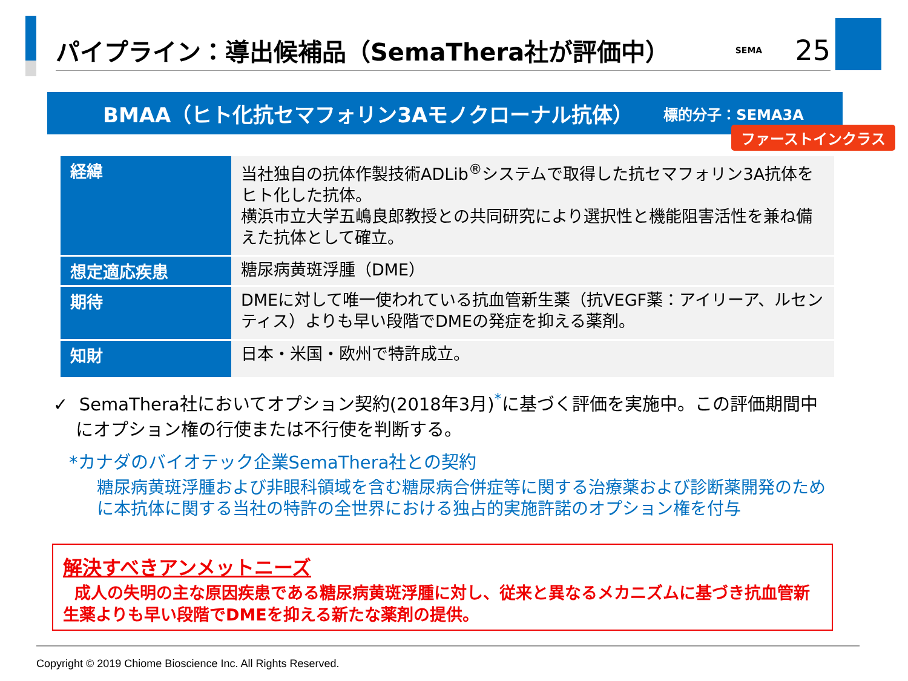パイプライン：導出候補品（SemaThera社が評価中）
SEMA
25
BMAA（ヒト化抗セマフォリン3Aモノクローナル抗体） 標的分子：SEMA3A
ファーストインクラス
| 経緯 | 当社独自の抗体作製技術ADLib<sup>®</sup>システムで取得した抗セマフォリン3A抗体をヒト化した抗体。 横浜市立大学五嶋良郎教授との共同研究により選択性と機能阻害活性を兼ね備えた抗体として確立。 |
| 想定適応疾患 | 糖尿病黄斑浮腫（DME） |
| 期待 | DMEに対して唯一使われている抗血管新生薬（抗VEGF薬：アイリーア、ルセンティス）よりも早い段階でDMEの発症を抑える薬剤。 |
| 知財 | 日本・米国・欧州で特許成立。 |
✓ SemaThera社においてオプション契約(2018年3月)<sup>*</sup>に基づく評価を実施中。この評価期間中
にオプション権の行使または不行使を判断する。
*カナダのバイオテック企業SemaThera社との契約
糖尿病黄斑浮腫および非眼科領域を含む糖尿病合併症等に関する治療薬および診断薬開発のために本抗体に関する当社の特許の全世界における独占的実施許諾のオプション権を付与
解決すべきアンメットニーズ
成人の失明の主な原因疾患である糖尿病黄斑浮腫に対し、従来と異なるメカニズムに基づき抗血管新生薬よりも早い段階でDMEを抑える新たな薬剤の提供。
Copyright © 2019 Chiome Bioscience Inc. All Rights Reserved.